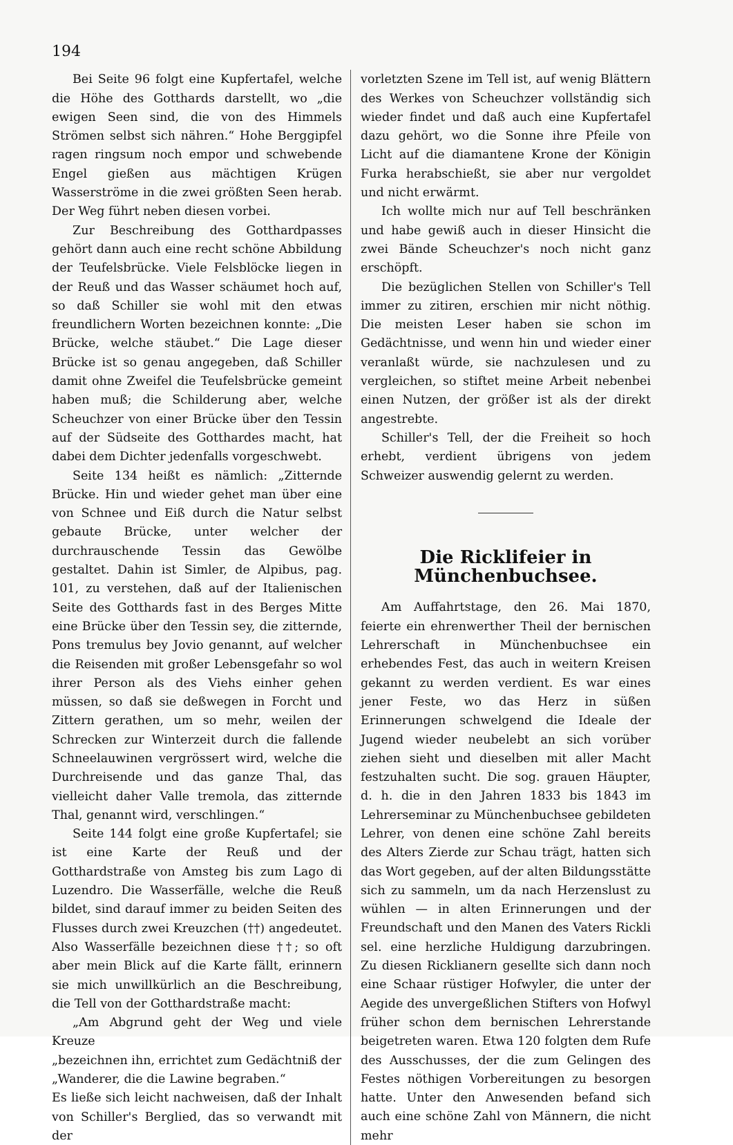194
Bei Seite 96 folgt eine Kupfertafel, welche die Höhe des Gotthards darstellt, wo „die ewigen Seen sind, die von des Himmels Strömen selbst sich nähren.“ Hohe Berggipfel ragen ringsum noch empor und schwebende Engel gießen aus mächtigen Krügen Wasserströme in die zwei größten Seen herab. Der Weg führt neben diesen vorbei.
Zur Beschreibung des Gotthardpasses gehört dann auch eine recht schöne Abbildung der Teufelsbrücke. Viele Felsblöcke liegen in der Reuß und das Wasser schäumet hoch auf, so daß Schiller sie wohl mit den etwas freundlichern Worten bezeichnen konnte: „Die Brücke, welche stäubet.“ Die Lage dieser Brücke ist so genau angegeben, daß Schiller damit ohne Zweifel die Teufelsbrücke gemeint haben muß; die Schilderung aber, welche Scheuchzer von einer Brücke über den Tessin auf der Südseite des Gotthardes macht, hat dabei dem Dichter jedenfalls vorgeschwebt.
Seite 134 heißt es nämlich: „Zitternde Brücke. Hin und wieder gehet man über eine von Schnee und Eiß durch die Natur selbst gebaute Brücke, unter welcher der durchrauschende Tessin das Gewölbe gestaltet. Dahin ist Simler, de Alpibus, pag. 101, zu verstehen, daß auf der Italienischen Seite des Gotthards fast in des Berges Mitte eine Brücke über den Tessin sey, die zitternde, Pons tremulus bey Jovio genannt, auf welcher die Reisenden mit großer Lebensgefahr so wol ihrer Person als des Viehs einher gehen müssen, so daß sie deßwegen in Forcht und Zittern gerathen, um so mehr, weilen der Schrecken zur Winterzeit durch die fallende Schneelauwinen vergrössert wird, welche die Durchreisende und das ganze Thal, das vielleicht daher Valle tremola, das zitternde Thal, genannt wird, verschlingen.“
Seite 144 folgt eine große Kupfertafel; sie ist eine Karte der Reuß und der Gotthardstraße von Amsteg bis zum Lago di Luzendro. Die Wasserfälle, welche die Reuß bildet, sind darauf immer zu beiden Seiten des Flusses durch zwei Kreuzchen (††) angedeutet. Also Wasserfälle bezeichnen diese ††; so oft aber mein Blick auf die Karte fällt, erinnern sie mich unwillkürlich an die Beschreibung, die Tell von der Gotthardstraße macht:
„Am Abgrund geht der Weg und viele Kreuze
„bezeichnen ihn, errichtet zum Gedächtniß der
„Wanderer, die die Lawine begraben.“
Es ließe sich leicht nachweisen, daß der Inhalt von Schiller's Berglied, das so verwandt mit der
vorletzten Szene im Tell ist, auf wenig Blättern des Werkes von Scheuchzer vollständig sich wieder findet und daß auch eine Kupfertafel dazu gehört, wo die Sonne ihre Pfeile von Licht auf die diamantene Krone der Königin Furka herabschießt, sie aber nur vergoldet und nicht erwärmt.
Ich wollte mich nur auf Tell beschränken und habe gewiß auch in dieser Hinsicht die zwei Bände Scheuchzer's noch nicht ganz erschöpft.
Die bezüglichen Stellen von Schiller's Tell immer zu zitiren, erschien mir nicht nöthig. Die meisten Leser haben sie schon im Gedächtnisse, und wenn hin und wieder einer veranlaßt würde, sie nachzulesen und zu vergleichen, so stiftet meine Arbeit nebenbei einen Nutzen, der größer ist als der direkt angestrebte.
Schiller's Tell, der die Freiheit so hoch erhebt, verdient übrigens von jedem Schweizer auswendig gelernt zu werden.
Die Rickli­feier in Münchenbuchsee.
Am Auffahrtstage, den 26. Mai 1870, feierte ein ehrenwerther Theil der bernischen Lehrerschaft in Münchenbuchsee ein erhebendes Fest, das auch in weitern Kreisen gekannt zu werden verdient. Es war eines jener Feste, wo das Herz in süßen Erinnerungen schwelgend die Ideale der Jugend wieder neubelebt an sich vorüber ziehen sieht und dieselben mit aller Macht festzuhalten sucht. Die sog. grauen Häupter, d. h. die in den Jahren 1833 bis 1843 im Lehrerseminar zu Münchenbuchsee gebildeten Lehrer, von denen eine schöne Zahl bereits des Alters Zierde zur Schau trägt, hatten sich das Wort gegeben, auf der alten Bildungsstätte sich zu sammeln, um da nach Herzenslust zu wühlen — in alten Erinnerungen und der Freundschaft und den Manen des Vaters Rickli sel. eine herzliche Huldigung darzubringen. Zu diesen Ricklianern gesellte sich dann noch eine Schaar rüstiger Hofwyler, die unter der Aegide des unvergeßlichen Stifters von Hofwyl früher schon dem bernischen Lehrerstande beigetreten waren. Etwa 120 folgten dem Rufe des Ausschusses, der die zum Gelingen des Festes nöthigen Vorbereitungen zu besorgen hatte. Unter den Anwesenden befand sich auch eine schöne Zahl von Männern, die nicht mehr